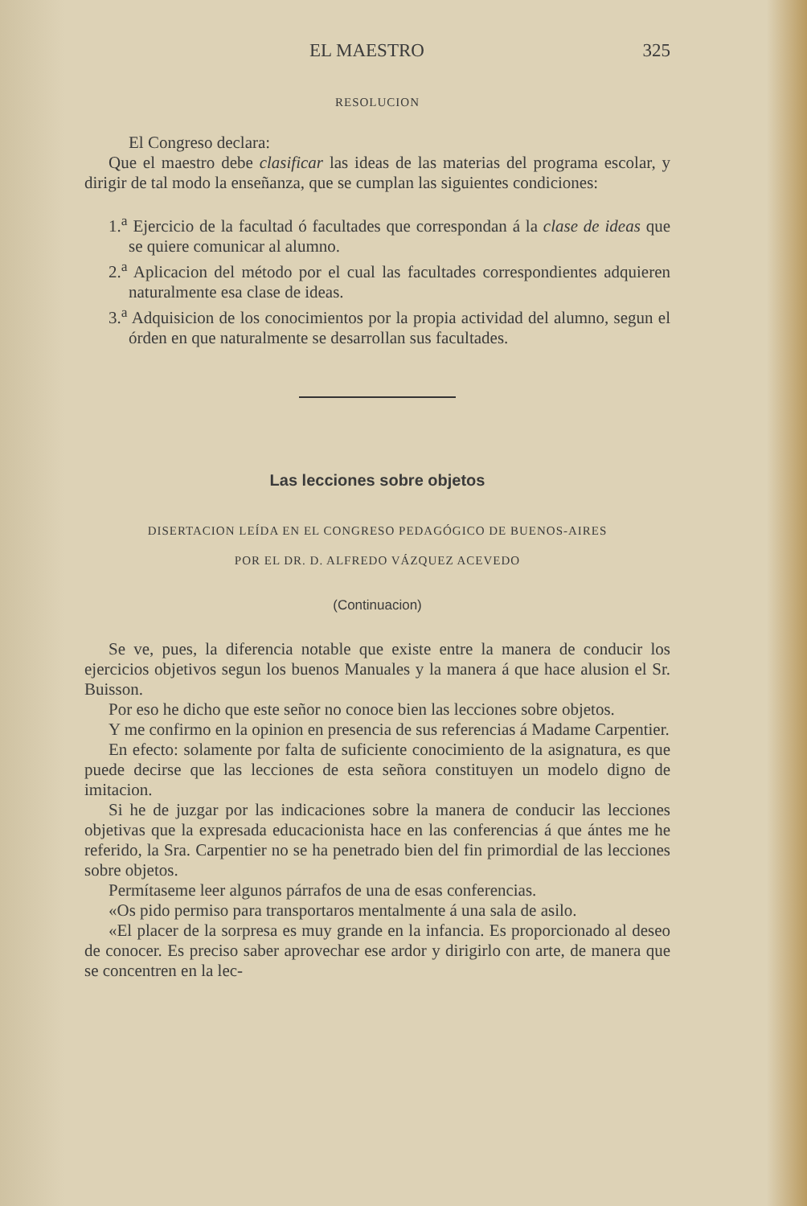EL MAESTRO 325
RESOLUCION
El Congreso declara:
Que el maestro debe clasificar las ideas de las materias del programa escolar, y dirigir de tal modo la enseñanza, que se cumplan las siguientes condiciones:
1.<sup>a</sup> Ejercicio de la facultad ó facultades que correspondan á la clase de ideas que se quiere comunicar al alumno.
2.<sup>a</sup> Aplicacion del método por el cual las facultades correspondientes adquieren naturalmente esa clase de ideas.
3.<sup>a</sup> Adquisicion de los conocimientos por la propia actividad del alumno, segun el órden en que naturalmente se desarrollan sus facultades.
Las lecciones sobre objetos
DISERTACION LEÍDA EN EL CONGRESO PEDAGÓGICO DE BUENOS-AIRES
POR EL DR. D. ALFREDO VÁZQUEZ ACEVEDO
(Continuacion)
Se ve, pues, la diferencia notable que existe entre la manera de conducir los ejercicios objetivos segun los buenos Manuales y la manera á que hace alusion el Sr. Buisson.
Por eso he dicho que este señor no conoce bien las lecciones sobre objetos.
Y me confirmo en la opinion en presencia de sus referencias á Madame Carpentier.
En efecto: solamente por falta de suficiente conocimiento de la asignatura, es que puede decirse que las lecciones de esta señora constituyen un modelo digno de imitacion.
Si he de juzgar por las indicaciones sobre la manera de conducir las lecciones objetivas que la expresada educacionista hace en las conferencias á que ántes me he referido, la Sra. Carpentier no se ha penetrado bien del fin primordial de las lecciones sobre objetos.
Permítaseme leer algunos párrafos de una de esas conferencias.
«Os pido permiso para transportaros mentalmente á una sala de asilo.
«El placer de la sorpresa es muy grande en la infancia. Es proporcionado al deseo de conocer. Es preciso saber aprovechar ese ardor y dirigirlo con arte, de manera que se concentren en la lec-